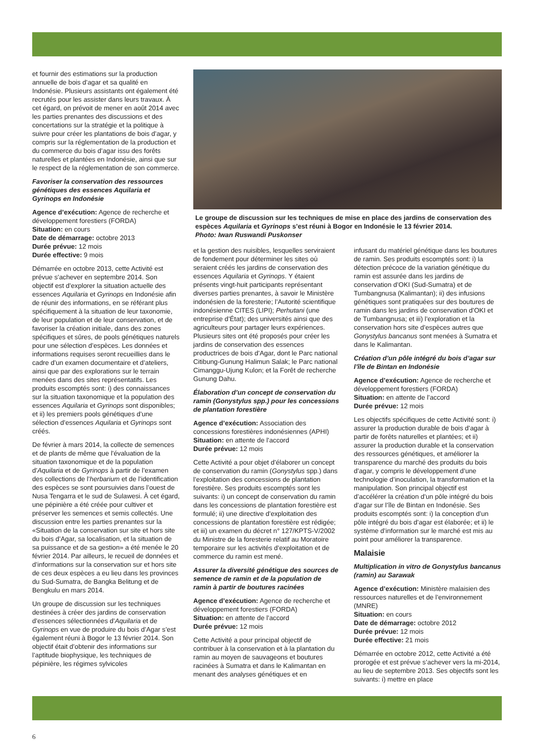et fournir des estimations sur la production annuelle de bois d’agar et sa qualité en Indonésie. Plusieurs assistants ont également été recrutés pour les assister dans leurs travaux. À cet égard, on prévoit de mener en août 2014 avec les parties prenantes des discussions et des concertations sur la stratégie et la politique à suivre pour créer les plantations de bois d’agar, y compris sur la réglementation de la production et du commerce du bois d’agar issu des forêts naturelles et plantées en Indonésie, ainsi que sur le respect de la réglementation de son commerce.
Favoriser la conservation des ressources génétiques des essences Aquilaria et Gyrinops en Indonésie
Agence d’exécution: Agence de recherche et développement forestiers (FORDA)
Situation: en cours
Date de démarrage: octobre 2013
Durée prévue: 12 mois
Durée effective: 9 mois
Démarrée en octobre 2013, cette Activité est prévue s’achever en septembre 2014. Son objectif est d’explorer la situation actuelle des essences Aquilaria et Gyrinops en Indonésie afin de réunir des informations, en se référant plus spécifiquement à la situation de leur taxonomie, de leur population et de leur conservation, et de favoriser la création initiale, dans des zones spécifiques et sûres, de pools génétiques naturels pour une sélection d’espèces. Les données et informations requises seront recueillies dans le cadre d’un examen documentaire et d’ateliers, ainsi que par des explorations sur le terrain menées dans des sites représentatifs. Les produits escomptés sont: i) des connaissances sur la situation taxonomique et la population des essences Aquilaria et Gyrinops sont disponibles; et ii) les premiers pools génétiques d’une sélection d’essences Aquilaria et Gyrinops sont créés.
De février à mars 2014, la collecte de semences et de plants de même que l’évaluation de la situation taxonomique et de la population d’Aquilaria et de Gyrinops à partir de l’examen des collections de l’herbarium et de l’identification des espèces se sont poursuivies dans l’ouest de Nusa Tengarra et le sud de Sulawesi. À cet égard, une pépinière a été créée pour cultiver et préserver les semences et semis collectés. Une discussion entre les parties prenantes sur la «Situation de la conservation sur site et hors site du bois d’Agar, sa localisation, et la situation de sa puissance et de sa gestion» a été menée le 20 février 2014. Par ailleurs, le recueil de données et d’informations sur la conservation sur et hors site de ces deux espèces a eu lieu dans les provinces du Sud-Sumatra, de Bangka Belitung et de Bengkulu en mars 2014.
Un groupe de discussion sur les techniques destinées à créer des jardins de conservation d’essences sélectionnées d’Aquilaria et de Gyrinops en vue de produire du bois d’Agar s’est également réuni à Bogor le 13 février 2014. Son objectif était d’obtenir des informations sur l’aptitude biophysique, les techniques de pépinière, les régimes sylvicoles
Le groupe de discussion sur les techniques de mise en place des jardins de conservation des espèces Aquilaria et Gyrinops s’est réuni à Bogor en Indonésie le 13 février 2014.
Photo: Iwan Ruswandi Puskonser
et la gestion des nuisibles, lesquelles serviraient de fondement pour déterminer les sites où seraient créés les jardins de conservation des essences Aquilaria et Gyrinops. Y étaient présents vingt-huit participants représentant diverses parties prenantes, à savoir le Ministère indonésien de la foresterie; l’Autorité scientifique indonésienne CITES (LIPI); Perhutani (une entreprise d’État); des universités ainsi que des agriculteurs pour partager leurs expériences. Plusieurs sites ont été proposés pour créer les jardins de conservation des essences productrices de bois d’Agar, dont le Parc national Citibung-Gunung Halimun Salak; le Parc national Cimanggu-Ujung Kulon; et la Forêt de recherche Gunung Dahu.
Élaboration d’un concept de conservation du ramin (Gonystylus spp.) pour les concessions de plantation forestière
Agence d’exécution: Association des concessions forestières indonésiennes (APHI)
Situation: en attente de l’accord
Durée prévue: 12 mois
Cette Activité a pour objet d’élaborer un concept de conservation du ramin (Gonystylus spp.) dans l’exploitation des concessions de plantation forestière. Ses produits escomptés sont les suivants: i) un concept de conservation du ramin dans les concessions de plantation forestière est formulé; ii) une directive d’exploitation des concessions de plantation forestière est rédigée; et iii) un examen du décret n° 127/KPTS-V/2002 du Ministre de la foresterie relatif au Moratoire temporaire sur les activités d’exploitation et de commerce du ramin est mené.
Assurer la diversité génétique des sources de semence de ramin et de la population de ramin à partir de boutures racinées
Agence d’exécution: Agence de recherche et développement forestiers (FORDA)
Situation: en attente de l’accord
Durée prévue: 12 mois
Cette Activité a pour principal objectif de contribuer à la conservation et à la plantation du ramin au moyen de sauvageons et boutures racinées à Sumatra et dans le Kalimantan en menant des analyses génétiques et en
infusant du matériel génétique dans les boutures de ramin. Ses produits escomptés sont: i) la détection précoce de la variation génétique du ramin est assurée dans les jardins de conservation d’OKI (Sud-Sumatra) et de Tumbangnusa (Kalimantan); ii) des infusions génétiques sont pratiquées sur des boutures de ramin dans les jardins de conservation d’OKI et de Tumbangnusa; et iii) l’exploration et la conservation hors site d’espèces autres que Gonystylus bancanus sont menées à Sumatra et dans le Kalimantan.
Création d’un pôle intégré du bois d’agar sur l’île de Bintan en Indonésie
Agence d’exécution: Agence de recherche et développement forestiers (FORDA)
Situation: en attente de l’accord
Durée prévue: 12 mois
Les objectifs spécifiques de cette Activité sont: i) assurer la production durable de bois d’agar à partir de forêts naturelles et plantées; et ii) assurer la production durable et la conservation des ressources génétiques, et améliorer la transparence du marché des produits du bois d’agar, y compris le développement d’une technologie d’inoculation, la transformation et la manipulation. Son principal objectif est d’accélérer la création d’un pôle intégré du bois d’agar sur l’île de Bintan en Indonésie. Ses produits escomptés sont: i) la conception d’un pôle intégré du bois d’agar est élaborée; et ii) le système d’information sur le marché est mis au point pour améliorer la transparence.
Malaisie
Multiplication in vitro de Gonystylus bancanus (ramin) au Sarawak
Agence d’exécution: Ministère malaisien des ressources naturelles et de l’environnement (MNRE)
Situation: en cours
Date de démarrage: octobre 2012
Durée prévue: 12 mois
Durée effective: 21 mois
Démarrée en octobre 2012, cette Activité a été prorogée et est prévue s’achever vers la mi-2014, au lieu de septembre 2013. Ses objectifs sont les suivants: i) mettre en place
6